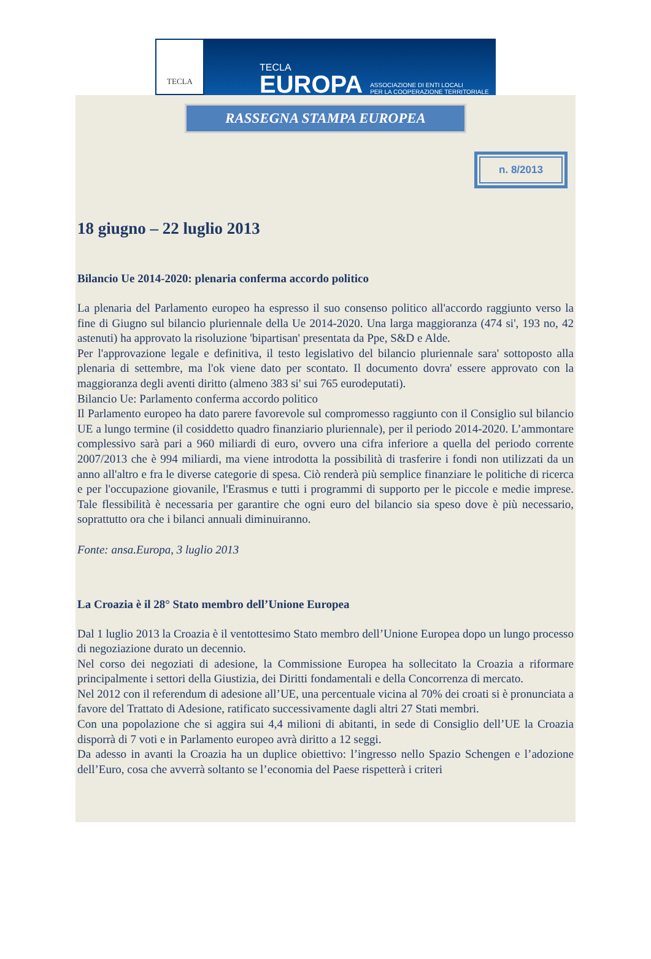TECLA
TECLA
EUROPA
ASSOCIAZIONE DI ENTI LOCALI
PER LA COOPERAZIONE TERRITORIALE
RASSEGNA STAMPA EUROPEA
n. 8/2013
18 giugno – 22 luglio 2013
Bilancio Ue 2014-2020: plenaria conferma accordo politico
La plenaria del Parlamento europeo ha espresso il suo consenso politico all'accordo raggiunto verso la fine di Giugno sul bilancio pluriennale della Ue 2014-2020. Una larga maggioranza (474 si', 193 no, 42 astenuti) ha approvato la risoluzione 'bipartisan' presentata da Ppe, S&D e Alde.
Per l'approvazione legale e definitiva, il testo legislativo del bilancio pluriennale sara' sottoposto alla plenaria di settembre, ma l'ok viene dato per scontato. Il documento dovra' essere approvato con la maggioranza degli aventi diritto (almeno 383 si' sui 765 eurodeputati).
Bilancio Ue: Parlamento conferma accordo politico
Il Parlamento europeo ha dato parere favorevole sul compromesso raggiunto con il Consiglio sul bilancio UE a lungo termine (il cosiddetto quadro finanziario pluriennale), per il periodo 2014-2020. L’ammontare complessivo sarà pari a 960 miliardi di euro, ovvero una cifra inferiore a quella del periodo corrente 2007/2013 che è 994 miliardi, ma viene introdotta la possibilità di trasferire i fondi non utilizzati da un anno all'altro e fra le diverse categorie di spesa. Ciò renderà più semplice finanziare le politiche di ricerca e per l'occupazione giovanile, l'Erasmus e tutti i programmi di supporto per le piccole e medie imprese. Tale flessibilità è necessaria per garantire che ogni euro del bilancio sia speso dove è più necessario, soprattutto ora che i bilanci annuali diminuiranno.
Fonte: ansa.Europa, 3 luglio 2013
La Croazia è il 28° Stato membro dell’Unione Europea
Dal 1 luglio 2013 la Croazia è il ventottesimo Stato membro dell’Unione Europea dopo un lungo processo di negoziazione durato un decennio.
Nel corso dei negoziati di adesione, la Commissione Europea ha sollecitato la Croazia a riformare principalmente i settori della Giustizia, dei Diritti fondamentali e della Concorrenza di mercato.
Nel 2012 con il referendum di adesione all’UE, una percentuale vicina al 70% dei croati si è pronunciata a favore del Trattato di Adesione, ratificato successivamente dagli altri 27 Stati membri.
Con una popolazione che si aggira sui 4,4 milioni di abitanti, in sede di Consiglio dell’UE la Croazia disporrà di 7 voti e in Parlamento europeo avrà diritto a 12 seggi.
Da adesso in avanti la Croazia ha un duplice obiettivo: l’ingresso nello Spazio Schengen e l’adozione dell’Euro, cosa che avverrà soltanto se l’economia del Paese rispetterà i criteri